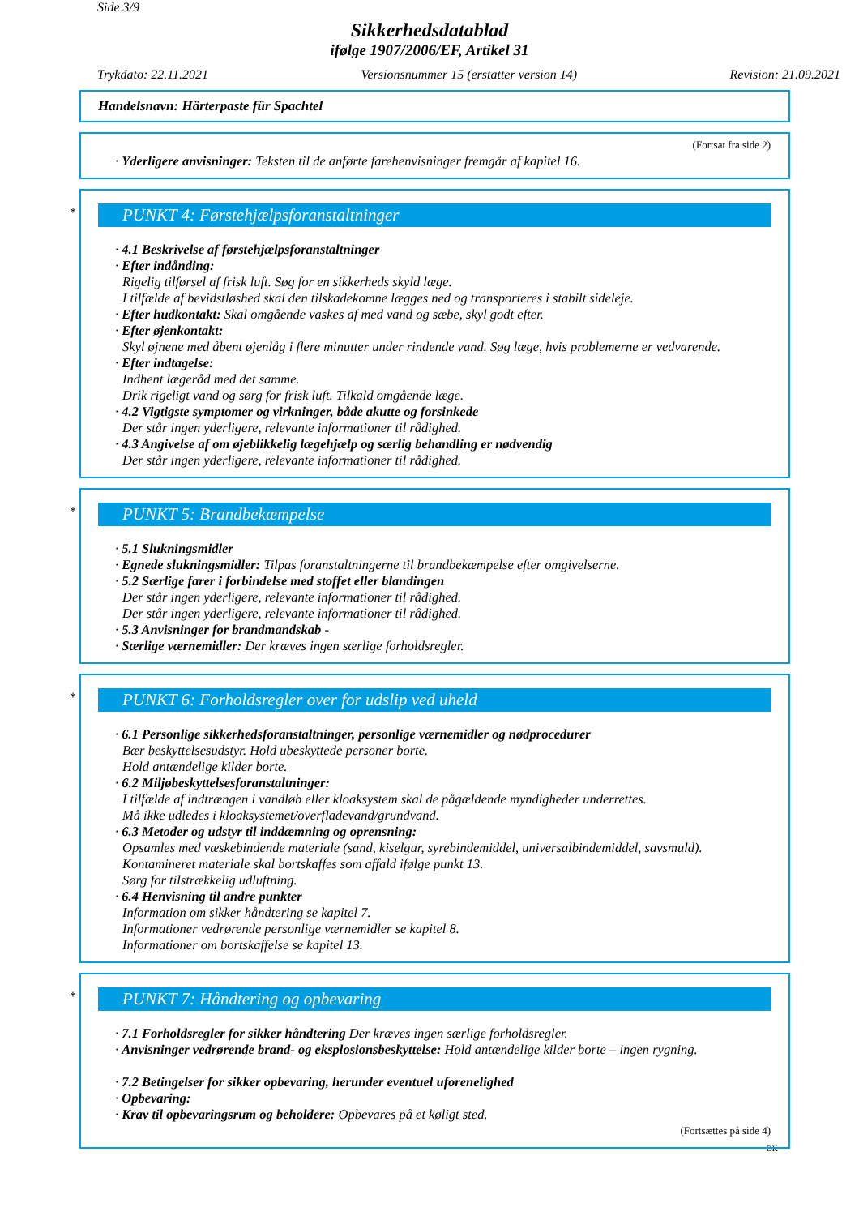Side 3/9
Sikkerhedsdatablad
ifølge 1907/2006/EF, Artikel 31
Trykdato: 22.11.2021 Versionsnummer 15 (erstatter version 14) Revision: 21.09.2021
Handelsnavn: Härterpaste für Spachtel
(Fortsat fra side 2)
· Yderligere anvisninger: Teksten til de anførte farehenvisninger fremgår af kapitel 16.
*
PUNKT 4: Førstehjælpsforanstaltninger
· 4.1 Beskrivelse af førstehjælpsforanstaltninger
· Efter indånding:
Rigelig tilførsel af frisk luft. Søg for en sikkerheds skyld læge.
I tilfælde af bevidstløshed skal den tilskadekomne lægges ned og transporteres i stabilt sideleje.
· Efter hudkontakt: Skal omgående vaskes af med vand og sæbe, skyl godt efter.
· Efter øjenkontakt:
Skyl øjnene med åbent øjenlåg i flere minutter under rindende vand. Søg læge, hvis problemerne er vedvarende.
· Efter indtagelse:
Indhent lægeråd med det samme.
Drik rigeligt vand og sørg for frisk luft. Tilkald omgående læge.
· 4.2 Vigtigste symptomer og virkninger, både akutte og forsinkede
Der står ingen yderligere, relevante informationer til rådighed.
· 4.3 Angivelse af om øjeblikkelig lægehjælp og særlig behandling er nødvendig
Der står ingen yderligere, relevante informationer til rådighed.
*
PUNKT 5: Brandbekæmpelse
· 5.1 Slukningsmidler
· Egnede slukningsmidler: Tilpas foranstaltningerne til brandbekæmpelse efter omgivelserne.
· 5.2 Særlige farer i forbindelse med stoffet eller blandingen
Der står ingen yderligere, relevante informationer til rådighed.
Der står ingen yderligere, relevante informationer til rådighed.
· 5.3 Anvisninger for brandmandskab -
· Særlige værnemidler: Der kræves ingen særlige forholdsregler.
*
PUNKT 6: Forholdsregler over for udslip ved uheld
· 6.1 Personlige sikkerhedsforanstaltninger, personlige værnemidler og nødprocedurer
Bær beskyttelsesudstyr. Hold ubeskyttede personer borte.
Hold antændelige kilder borte.
· 6.2 Miljøbeskyttelsesforanstaltninger:
I tilfælde af indtrængen i vandløb eller kloaksystem skal de pågældende myndigheder underrettes.
Må ikke udledes i kloaksystemet/overfladevand/grundvand.
· 6.3 Metoder og udstyr til inddæmning og oprensning:
Opsamles med væskebindende materiale (sand, kiselgur, syrebindemiddel, universalbindemiddel, savsmuld).
Kontamineret materiale skal bortskaffes som affald ifølge punkt 13.
Sørg for tilstrækkelig udluftning.
· 6.4 Henvisning til andre punkter
Information om sikker håndtering se kapitel 7.
Informationer vedrørende personlige værnemidler se kapitel 8.
Informationer om bortskaffelse se kapitel 13.
*
PUNKT 7: Håndtering og opbevaring
· 7.1 Forholdsregler for sikker håndtering Der kræves ingen særlige forholdsregler.
· Anvisninger vedrørende brand- og eksplosionsbeskyttelse: Hold antændelige kilder borte – ingen rygning.
· 7.2 Betingelser for sikker opbevaring, herunder eventuel uforenelighed
· Opbevaring:
· Krav til opbevaringsrum og beholdere: Opbevares på et køligt sted.
(Fortsættes på side 4)
DK